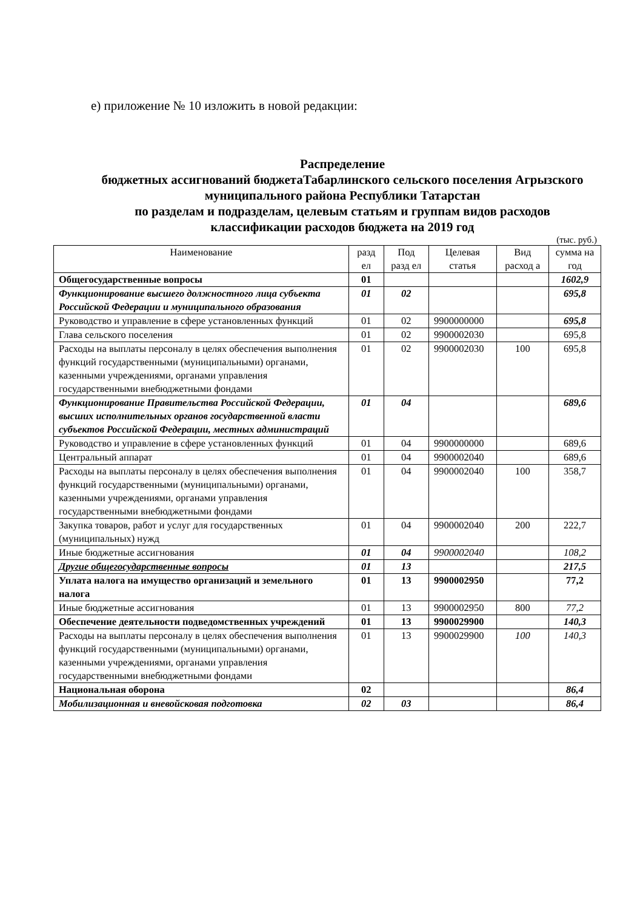е) приложение № 10 изложить в новой редакции:
Распределение
бюджетных ассигнований бюджетаТабарлинского сельского поселения Агрызского муниципального района Республики Татарстан
по разделам и подразделам, целевым статьям и группам видов расходов классификации расходов бюджета на 2019 год
(тыс. руб.)
| Наименование | разд ел | Под разд ел | Целевая статья | Вид расход а | сумма на год |
| --- | --- | --- | --- | --- | --- |
| Общегосударственные вопросы | 01 | | | | 1602,9 |
| Функционирование высшего должностного лица субъекта Российской Федерации и муниципального образования | 01 | 02 | | | 695,8 |
| Руководство и управление в сфере установленных функций | 01 | 02 | 9900000000 | | 695,8 |
| Глава сельского поселения | 01 | 02 | 9900002030 | | 695,8 |
| Расходы на выплаты персоналу в целях обеспечения выполнения функций государственными (муниципальными) органами, казенными учреждениями, органами управления государственными внебюджетными фондами | 01 | 02 | 9900002030 | 100 | 695,8 |
| Функционирование Правительства Российской Федерации, высших исполнительных органов государственной власти субъектов Российской Федерации, местных администраций | 01 | 04 | | | 689,6 |
| Руководство и управление в сфере установленных функций | 01 | 04 | 9900000000 | | 689,6 |
| Центральный аппарат | 01 | 04 | 9900002040 | | 689,6 |
| Расходы на выплаты персоналу в целях обеспечения выполнения функций государственными (муниципальными) органами, казенными учреждениями, органами управления государственными внебюджетными фондами | 01 | 04 | 9900002040 | 100 | 358,7 |
| Закупка товаров, работ и услуг для государственных (муниципальных) нужд | 01 | 04 | 9900002040 | 200 | 222,7 |
| Иные бюджетные ассигнования | 01 | 04 | 9900002040 | | 108,2 |
| Другие общегосударственные вопросы | 01 | 13 | | | 217,5 |
| Уплата налога на имущество организаций и земельного налога | 01 | 13 | 9900002950 | | 77,2 |
| Иные бюджетные ассигнования | 01 | 13 | 9900002950 | 800 | 77,2 |
| Обеспечение деятельности подведомственных учреждений | 01 | 13 | 9900029900 | | 140,3 |
| Расходы на выплаты персоналу в целях обеспечения выполнения функций государственными (муниципальными) органами, казенными учреждениями, органами управления государственными внебюджетными фондами | 01 | 13 | 9900029900 | 100 | 140,3 |
| Национальная оборона | 02 | | | | 86,4 |
| Мобилизационная и вневойсковая подготовка | 02 | 03 | | | 86,4 |